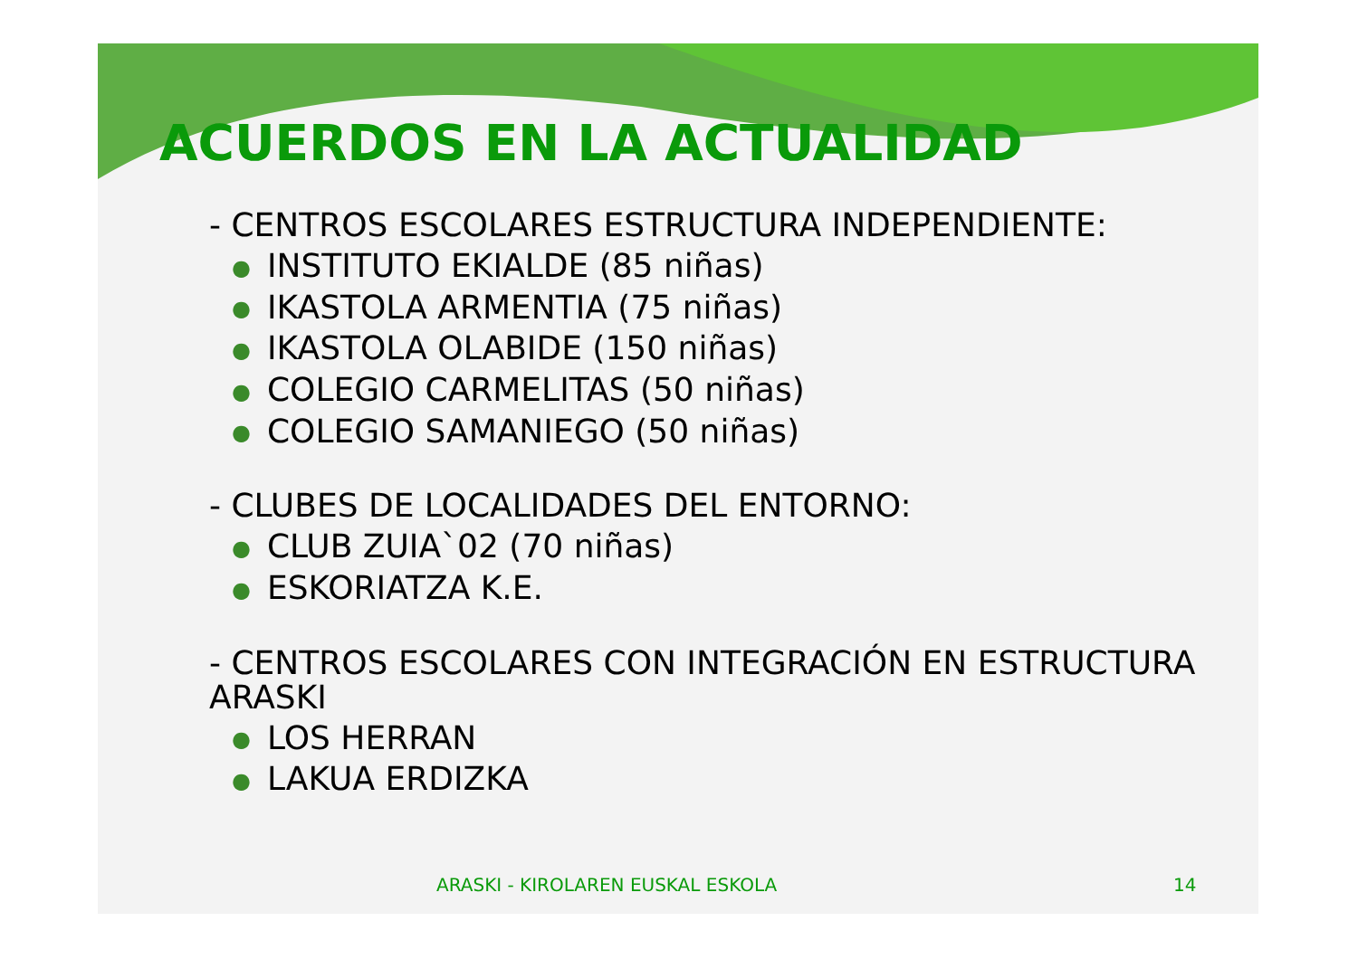ACUERDOS EN LA ACTUALIDAD
- CENTROS ESCOLARES ESTRUCTURA INDEPENDIENTE:
● INSTITUTO EKIALDE (85 niñas)
● IKASTOLA ARMENTIA (75 niñas)
● IKASTOLA OLABIDE (150 niñas)
● COLEGIO CARMELITAS (50 niñas)
● COLEGIO SAMANIEGO (50 niñas)
- CLUBES DE LOCALIDADES DEL ENTORNO:
● CLUB ZUIA`02 (70 niñas)
● ESKORIATZA K.E.
- CENTROS ESCOLARES CON INTEGRACIÓN EN ESTRUCTURA ARASKI
● LOS HERRAN
● LAKUA ERDIZKA
ARASKI - KIROLAREN EUSKAL ESKOLA 14